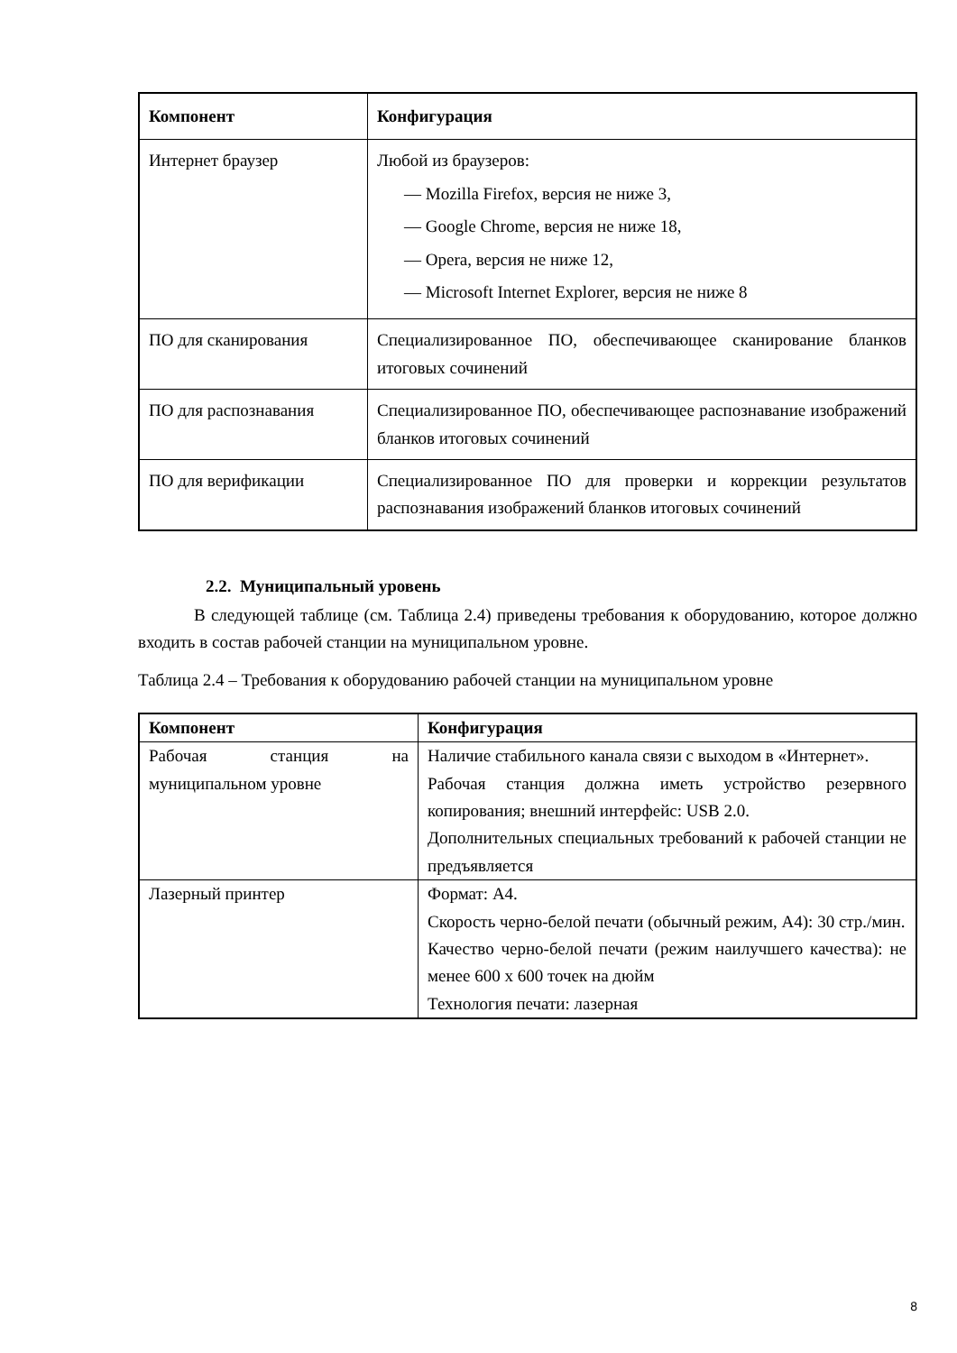| Компонент | Конфигурация |
| --- | --- |
| Интернет браузер | Любой из браузеров: — Mozilla Firefox, версия не ниже 3, — Google Chrome, версия не ниже 18, — Opera, версия не ниже 12, — Microsoft Internet Explorer, версия не ниже 8 |
| ПО для сканирования | Специализированное ПО, обеспечивающее сканирование бланков итоговых сочинений |
| ПО для распознавания | Специализированное ПО, обеспечивающее распознавание изображений бланков итоговых сочинений |
| ПО для верификации | Специализированное ПО для проверки и коррекции результатов распознавания изображений бланков итоговых сочинений |
2.2. Муниципальный уровень
В следующей таблице (см. Таблица 2.4) приведены требования к оборудованию, которое должно входить в состав рабочей станции на муниципальном уровне.
Таблица 2.4 – Требования к оборудованию рабочей станции на муниципальном уровне
| Компонент | Конфигурация |
| --- | --- |
| Рабочая станция на муниципальном уровне | Наличие стабильного канала связи с выходом в «Интернет». Рабочая станция должна иметь устройство резервного копирования; внешний интерфейс: USB 2.0. Дополнительных специальных требований к рабочей станции не предъявляется |
| Лазерный принтер | Формат: А4. Скорость черно-белой печати (обычный режим, А4): 30 стр./мин. Качество черно-белой печати (режим наилучшего качества): не менее 600 x 600 точек на дюйм Технология печати: лазерная |
8